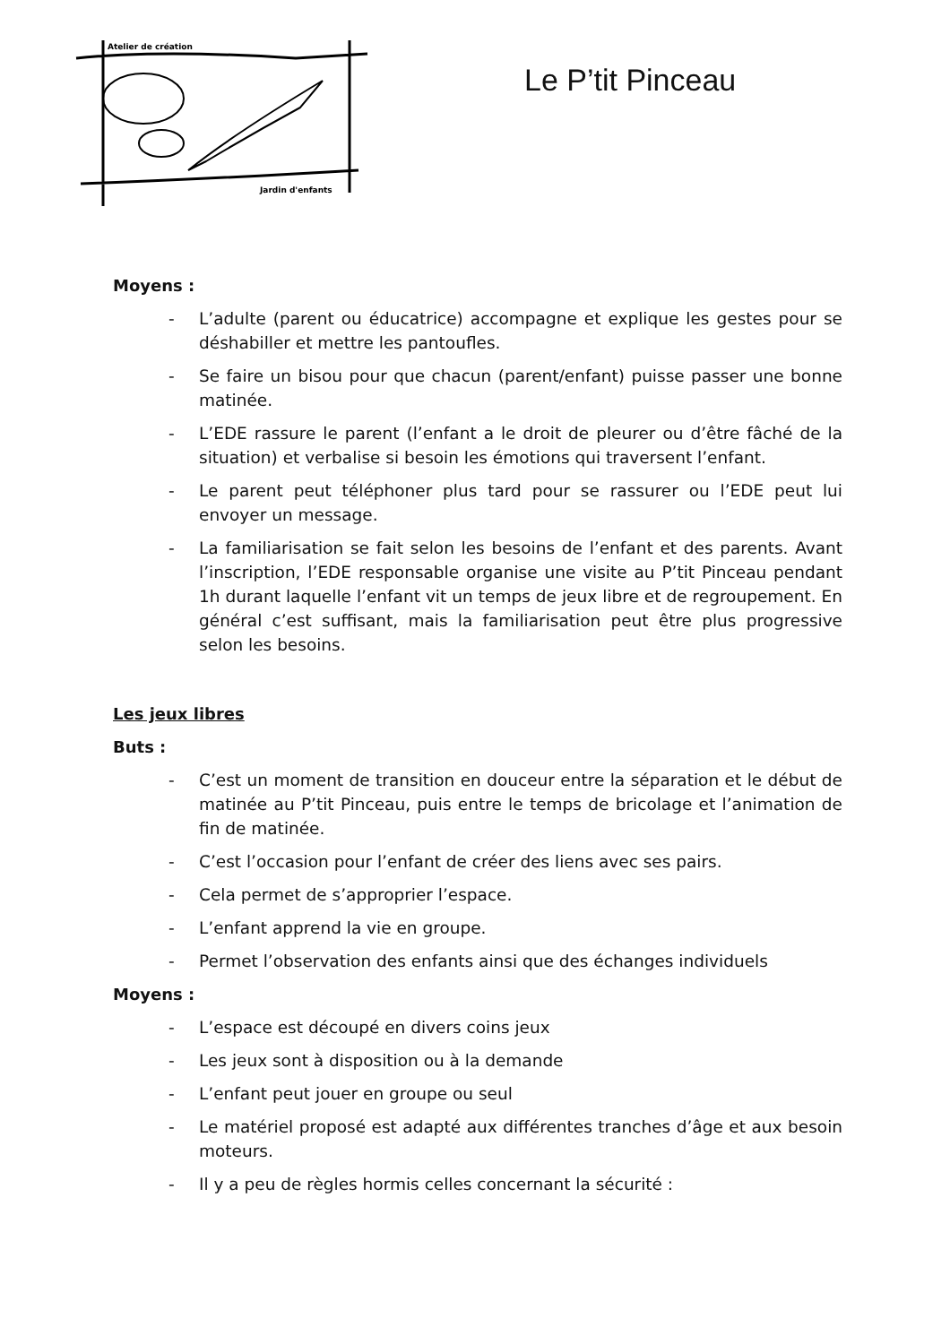Atelier de création
Jardin d'enfants
Le P’tit Pinceau
Moyens :
- L’adulte (parent ou éducatrice) accompagne et explique les gestes pour se déshabiller et mettre les pantoufles.
- Se faire un bisou pour que chacun (parent/enfant) puisse passer une bonne matinée.
- L’EDE rassure le parent (l’enfant a le droit de pleurer ou d’être fâché de la situation) et verbalise si besoin les émotions qui traversent l’enfant.
- Le parent peut téléphoner plus tard pour se rassurer ou l’EDE peut lui envoyer un message.
- La familiarisation se fait selon les besoins de l’enfant et des parents. Avant l’inscription, l’EDE responsable organise une visite au P’tit Pinceau pendant 1h durant laquelle l’enfant vit un temps de jeux libre et de regroupement. En général c’est suffisant, mais la familiarisation peut être plus progressive selon les besoins.
Les jeux libres
Buts :
- C’est un moment de transition en douceur entre la séparation et le début de matinée au P’tit Pinceau, puis entre le temps de bricolage et l’animation de fin de matinée.
- C’est l’occasion pour l’enfant de créer des liens avec ses pairs.
- Cela permet de s’approprier l’espace.
- L’enfant apprend la vie en groupe.
- Permet l’observation des enfants ainsi que des échanges individuels
Moyens :
- L’espace est découpé en divers coins jeux
- Les jeux sont à disposition ou à la demande
- L’enfant peut jouer en groupe ou seul
- Le matériel proposé est adapté aux différentes tranches d’âge et aux besoin moteurs.
- Il y a peu de règles hormis celles concernant la sécurité :